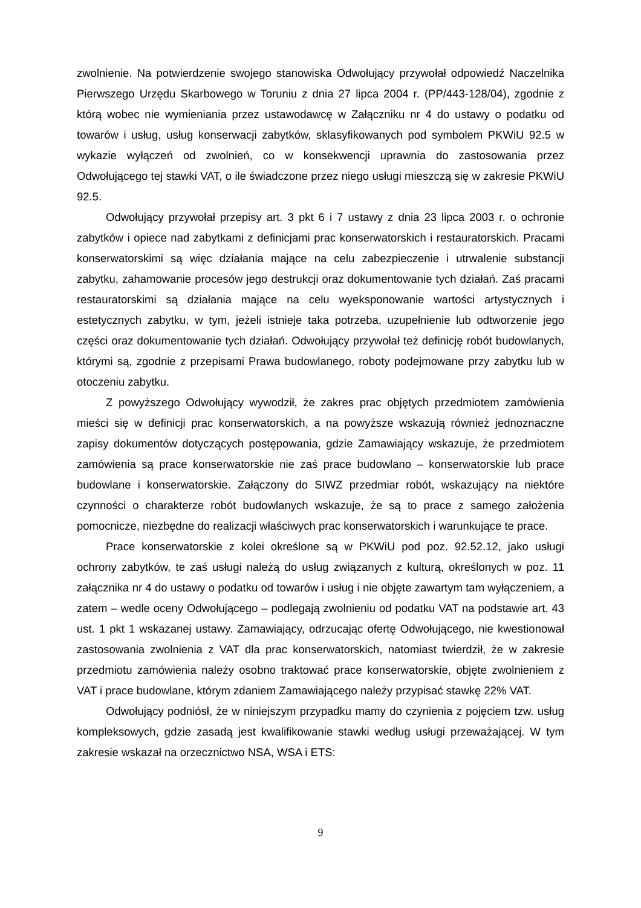zwolnienie. Na potwierdzenie swojego stanowiska Odwołujący przywołał odpowiedź Naczelnika Pierwszego Urzędu Skarbowego w Toruniu z dnia 27 lipca 2004 r. (PP/443-128/04), zgodnie z którą wobec nie wymieniania przez ustawodawcę w Załączniku nr 4 do ustawy o podatku od towarów i usług, usług konserwacji zabytków, sklasyfikowanych pod symbolem PKWiU 92.5 w wykazie wyłączeń od zwolnień, co w konsekwencji uprawnia do zastosowania przez Odwołującego tej stawki VAT, o ile świadczone przez niego usługi mieszczą się w zakresie PKWiU 92.5.
Odwołujący przywołał przepisy art. 3 pkt 6 i 7 ustawy z dnia 23 lipca 2003 r. o ochronie zabytków i opiece nad zabytkami z definicjami prac konserwatorskich i restauratorskich. Pracami konserwatorskimi są więc działania mające na celu zabezpieczenie i utrwalenie substancji zabytku, zahamowanie procesów jego destrukcji oraz dokumentowanie tych działań. Zaś pracami restauratorskimi są działania mające na celu wyeksponowanie wartości artystycznych i estetycznych zabytku, w tym, jeżeli istnieje taka potrzeba, uzupełnienie lub odtworzenie jego części oraz dokumentowanie tych działań. Odwołujący przywołał też definicję robót budowlanych, którymi są, zgodnie z przepisami Prawa budowlanego, roboty podejmowane przy zabytku lub w otoczeniu zabytku.
Z powyższego Odwołujący wywodził, że zakres prac objętych przedmiotem zamówienia mieści się w definicji prac konserwatorskich, a na powyższe wskazują również jednoznaczne zapisy dokumentów dotyczących postępowania, gdzie Zamawiający wskazuje, że przedmiotem zamówienia są prace konserwatorskie nie zaś prace budowlano – konserwatorskie lub prace budowlane i konserwatorskie. Załączony do SIWZ przedmiar robót, wskazujący na niektóre czynności o charakterze robót budowlanych wskazuje, że są to prace z samego założenia pomocnicze, niezbędne do realizacji właściwych prac konserwatorskich i warunkujące te prace.
Prace konserwatorskie z kolei określone są w PKWiU pod poz. 92.52.12, jako usługi ochrony zabytków, te zaś usługi należą do usług związanych z kulturą, określonych w poz. 11 załącznika nr 4 do ustawy o podatku od towarów i usług i nie objęte zawartym tam wyłączeniem, a zatem – wedle oceny Odwołującego – podlegają zwolnieniu od podatku VAT na podstawie art. 43 ust. 1 pkt 1 wskazanej ustawy. Zamawiający, odrzucając ofertę Odwołującego, nie kwestionował zastosowania zwolnienia z VAT dla prac konserwatorskich, natomiast twierdził, że w zakresie przedmiotu zamówienia należy osobno traktować prace konserwatorskie, objęte zwolnieniem z VAT i prace budowlane, którym zdaniem Zamawiającego należy przypisać stawkę 22% VAT.
Odwołujący podniósł, że w niniejszym przypadku mamy do czynienia z pojęciem tzw. usług kompleksowych, gdzie zasadą jest kwalifikowanie stawki według usługi przeważającej. W tym zakresie wskazał na orzecznictwo NSA, WSA i ETS:
9